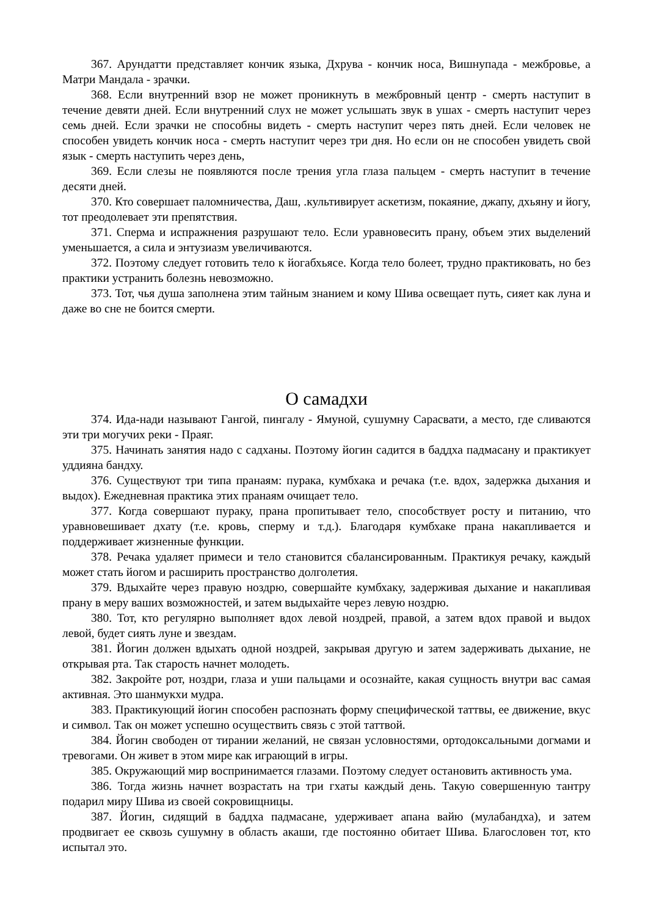367. Арундатти представляет кончик языка, Дхрува - кончик носа, Вишнупада - межбровье, а Матри Мандала - зрачки.
368. Если внутренний взор не может проникнуть в межбровный центр - смерть наступит в течение девяти дней. Если внутренний слух не может услышать звук в ушах - смерть наступит через семь дней. Если зрачки не способны видеть - смерть наступит через пять дней. Если человек не способен увидеть кончик носа - смерть наступит через три дня. Но если он не способен увидеть свой язык - смерть наступить через день,
369. Если слезы не появляются после трения угла глаза пальцем - смерть наступит в течение десяти дней.
370. Кто совершает паломничества, Даш, .культивирует аскетизм, покаяние, джапу, дхьяну и йогу, тот преодолевает эти препятствия.
371. Сперма и испражнения разрушают тело. Если уравновесить прану, объем этих выделений уменьшается, а сила и энтузиазм увеличиваются.
372. Поэтому следует готовить тело к йогабхьясе. Когда тело болеет, трудно практиковать, но без практики устранить болезнь невозможно.
373. Тот, чья душа заполнена этим тайным знанием и кому Шива освещает путь, сияет как луна и даже во сне не боится смерти.
О самадхи
374. Ида-нади называют Гангой, пингалу - Ямуной, сушумну Сарасвати, а место, где сливаются эти три могучих реки - Праяг.
375. Начинать занятия надо с садханы. Поэтому йогин садится в баддха падмасану и практикует уддияна бандху.
376. Существуют три типа пранаям: пурака, кумбхака и речака (т.е. вдох, задержка дыхания и выдох). Ежедневная практика этих пранаям очищает тело.
377. Когда совершают пураку, прана пропитывает тело, способствует росту и питанию, что уравновешивает дхату (т.е. кровь, сперму и т.д.). Благодаря кумбхаке прана накапливается и поддерживает жизненные функции.
378. Речака удаляет примеси и тело становится сбалансированным. Практикуя речаку, каждый может стать йогом и расширить пространство долголетия.
379. Вдыхайте через правую ноздрю, совершайте кумбхаку, задерживая дыхание и накапливая прану в меру ваших возможностей, и затем выдыхайте через левую ноздрю.
380. Тот, кто регулярно выполняет вдох левой ноздрей, правой, а затем вдох правой и выдох левой, будет сиять луне и звездам.
381. Йогин должен вдыхать одной ноздрей, закрывая другую и затем задерживать дыхание, не открывая рта. Так старость начнет молодеть.
382. Закройте рот, ноздри, глаза и уши пальцами и осознайте, какая сущность внутри вас самая активная. Это шанмукхи мудра.
383. Практикующий йогин способен распознать форму специфической таттвы, ее движение, вкус и символ. Так он может успешно осуществить связь с этой таттвой.
384. Йогин свободен от тирании желаний, не связан условностями, ортодоксальными догмами и тревогами. Он живет в этом мире как играющий в игры.
385. Окружающий мир воспринимается глазами. Поэтому следует остановить активность ума.
386. Тогда жизнь начнет возрастать на три гхаты каждый день. Такую совершенную тантру подарил миру Шива из своей сокровищницы.
387. Йогин, сидящий в баддха падмасане, удерживает апана вайю (мулабандха), и затем продвигает ее сквозь сушумну в область акаши, где постоянно обитает Шива. Благословен тот, кто испытал это.